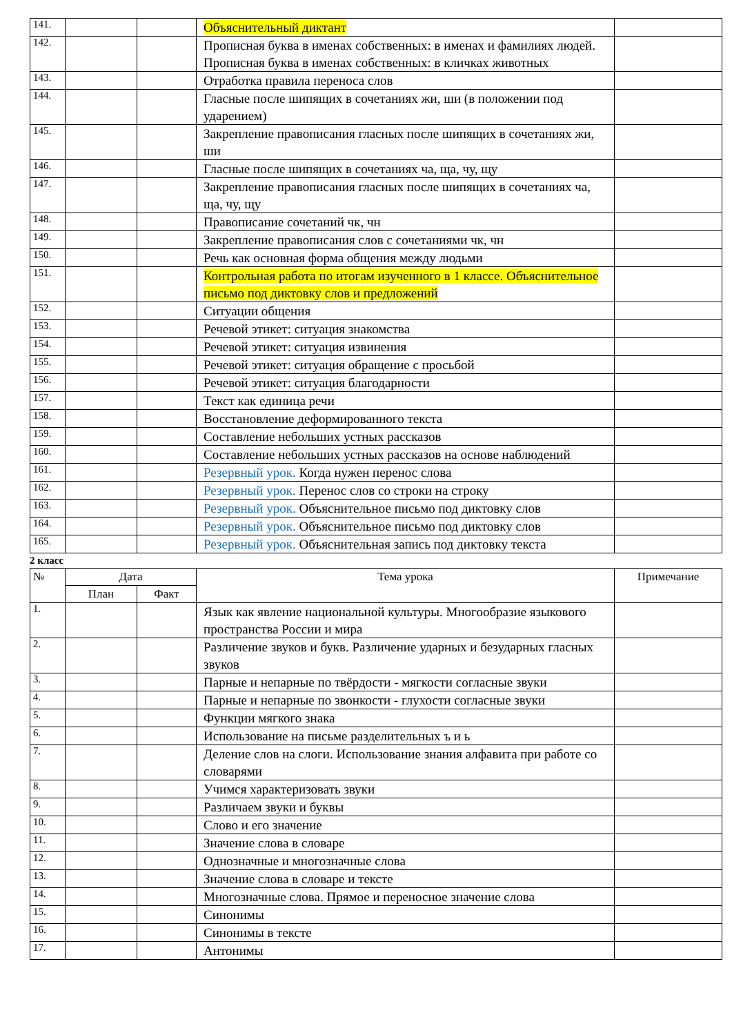| 141. | | | Объяснительный диктант | |
| 142. | | | Прописная буква в именах собственных: в именах и фамилиях людей. Прописная буква в именах собственных: в кличках животных | |
| 143. | | | Отработка правила переноса слов | |
| 144. | | | Гласные после шипящих в сочетаниях жи, ши (в положении под ударением) | |
| 145. | | | Закрепление правописания гласных после шипящих в сочетаниях жи, ши | |
| 146. | | | Гласные после шипящих в сочетаниях ча, ща, чу, щу | |
| 147. | | | Закрепление правописания гласных после шипящих в сочетаниях ча, ща, чу, щу | |
| 148. | | | Правописание сочетаний чк, чн | |
| 149. | | | Закрепление правописания слов с сочетаниями чк, чн | |
| 150. | | | Речь как основная форма общения между людьми | |
| 151. | | | Контрольная работа по итогам изученного в 1 классе. Объяснительное письмо под диктовку слов и предложений | |
| 152. | | | Ситуации общения | |
| 153. | | | Речевой этикет: ситуация знакомства | |
| 154. | | | Речевой этикет: ситуация извинения | |
| 155. | | | Речевой этикет: ситуация обращение с просьбой | |
| 156. | | | Речевой этикет: ситуация благодарности | |
| 157. | | | Текст как единица речи | |
| 158. | | | Восстановление деформированного текста | |
| 159. | | | Составление небольших устных рассказов | |
| 160. | | | Составление небольших устных рассказов на основе наблюдений | |
| 161. | | | Резервный урок. Когда нужен перенос слова | |
| 162. | | | Резервный урок. Перенос слов со строки на строку | |
| 163. | | | Резервный урок. Объяснительное письмо под диктовку слов | |
| 164. | | | Резервный урок. Объяснительное письмо под диктовку слов | |
| 165. | | | Резервный урок. Объяснительная запись под диктовку текста | |
2 класс
| № | Дата | | Тема урока | Примечание |
| --- | --- | --- | --- | --- |
| | План | Факт | | |
| 1. | | | Язык как явление национальной культуры. Многообразие языкового пространства России и мира | |
| 2. | | | Различение звуков и букв. Различение ударных и безударных гласных звуков | |
| 3. | | | Парные и непарные по твёрдости - мягкости согласные звуки | |
| 4. | | | Парные и непарные по звонкости - глухости согласные звуки | |
| 5. | | | Функции мягкого знака | |
| 6. | | | Использование на письме разделительных ъ и ь | |
| 7. | | | Деление слов на слоги. Использование знания алфавита при работе со словарями | |
| 8. | | | Учимся характеризовать звуки | |
| 9. | | | Различаем звуки и буквы | |
| 10. | | | Слово и его значение | |
| 11. | | | Значение слова в словаре | |
| 12. | | | Однозначные и многозначные слова | |
| 13. | | | Значение слова в словаре и тексте | |
| 14. | | | Многозначные слова. Прямое и переносное значение слова | |
| 15. | | | Синонимы | |
| 16. | | | Синонимы в тексте | |
| 17. | | | Антонимы | |